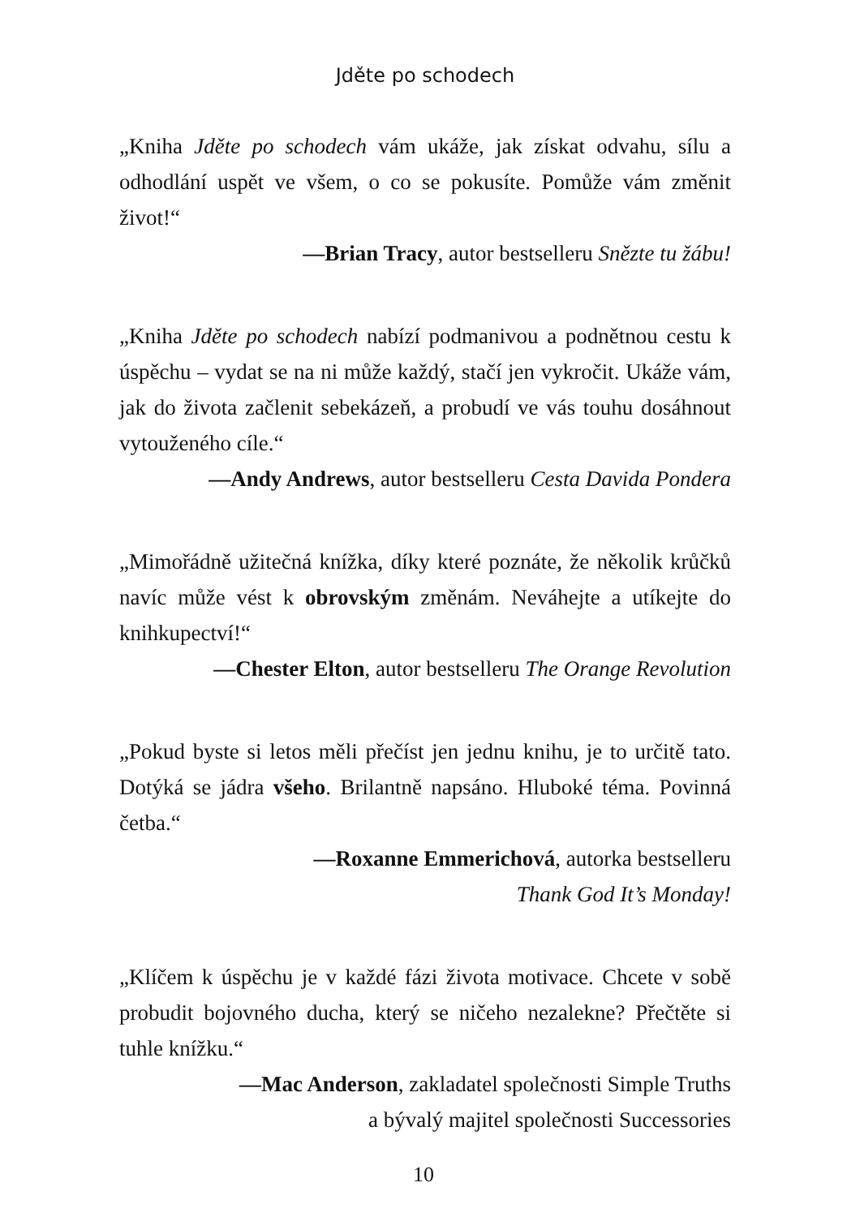Jděte po schodech
„Kniha Jděte po schodech vám ukáže, jak získat odvahu, sílu a odhodlání uspět ve všem, o co se pokusíte. Pomůže vám změnit život!“
—Brian Tracy, autor bestselleru Snězte tu žábu!
„Kniha Jděte po schodech nabízí podmanivou a podnětnou cestu k úspěchu – vydat se na ni může každý, stačí jen vykročit. Ukáže vám, jak do života začlenit sebekázeň, a probudí ve vás touhu dosáhnout vytouženého cíle.“
—Andy Andrews, autor bestselleru Cesta Davida Pondera
„Mimořádně užitečná knížka, díky které poznáte, že několik krůčků navíc může vést k obrovským změnám. Neváhejte a utíkejte do knihkupectví!“
—Chester Elton, autor bestselleru The Orange Revolution
„Pokud byste si letos měli přečíst jen jednu knihu, je to určitě tato. Dotýká se jádra všeho. Brilantně napsáno. Hluboké téma. Povinná četba.“
—Roxanne Emmerichová, autorka bestselleru
Thank God It’s Monday!
„Klíčem k úspěchu je v každé fázi života motivace. Chcete v sobě probudit bojovného ducha, který se ničeho nezalekne? Přečtěte si tuhle knížku.“
—Mac Anderson, zakladatel společnosti Simple Truths
a bývalý majitel společnosti Successories
10